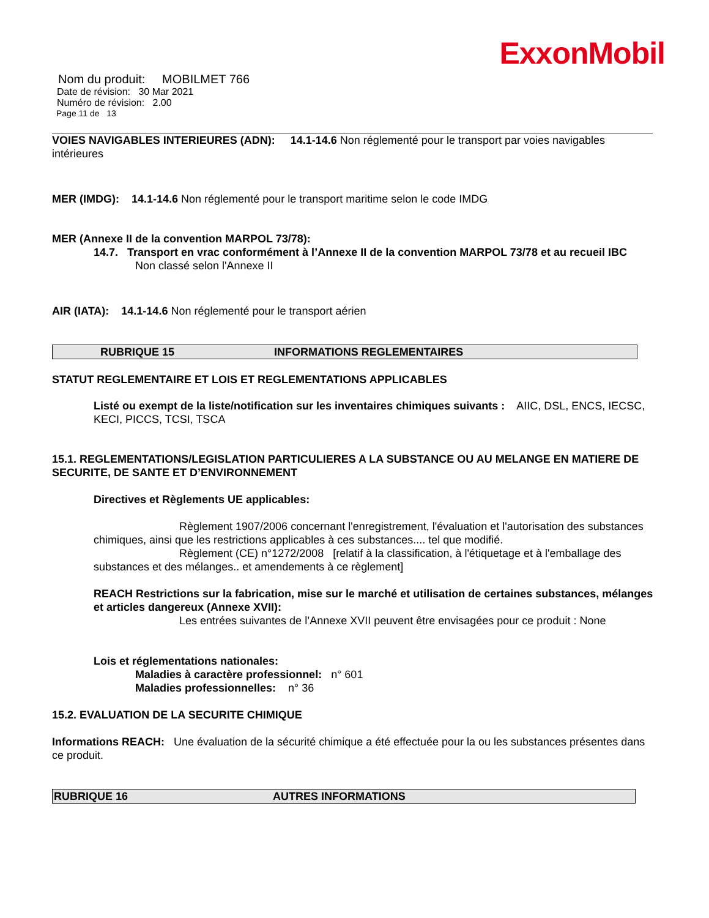ExxonMobil
Nom du produit: MOBILMET 766
Date de révision: 30 Mar 2021
Numéro de révision: 2.00
Page 11 de 13
VOIES NAVIGABLES INTERIEURES (ADN): 14.1-14.6 Non réglementé pour le transport par voies navigables intérieures
MER (IMDG): 14.1-14.6 Non réglementé pour le transport maritime selon le code IMDG
MER (Annexe II de la convention MARPOL 73/78):
14.7. Transport en vrac conformément à l’Annexe II de la convention MARPOL 73/78 et au recueil IBC
Non classé selon l'Annexe II
AIR (IATA): 14.1-14.6 Non réglementé pour le transport aérien
RUBRIQUE 15 INFORMATIONS REGLEMENTAIRES
STATUT REGLEMENTAIRE ET LOIS ET REGLEMENTATIONS APPLICABLES
Listé ou exempt de la liste/notification sur les inventaires chimiques suivants : AIIC, DSL, ENCS, IECSC, KECI, PICCS, TCSI, TSCA
15.1. REGLEMENTATIONS/LEGISLATION PARTICULIERES A LA SUBSTANCE OU AU MELANGE EN MATIERE DE SECURITE, DE SANTE ET D’ENVIRONNEMENT
Directives et Règlements UE applicables:
Règlement 1907/2006 concernant l'enregistrement, l'évaluation et l'autorisation des substances chimiques, ainsi que les restrictions applicables à ces substances.... tel que modifié.
Règlement (CE) n°1272/2008 [relatif à la classification, à l'étiquetage et à l'emballage des substances et des mélanges.. et amendements à ce règlement]
REACH Restrictions sur la fabrication, mise sur le marché et utilisation de certaines substances, mélanges et articles dangereux (Annexe XVII):
Les entrées suivantes de l’Annexe XVII peuvent être envisagées pour ce produit : None
Lois et réglementations nationales:
Maladies à caractère professionnel: n° 601
Maladies professionnelles: n° 36
15.2. EVALUATION DE LA SECURITE CHIMIQUE
Informations REACH: Une évaluation de la sécurité chimique a été effectuée pour la ou les substances présentes dans ce produit.
RUBRIQUE 16 AUTRES INFORMATIONS